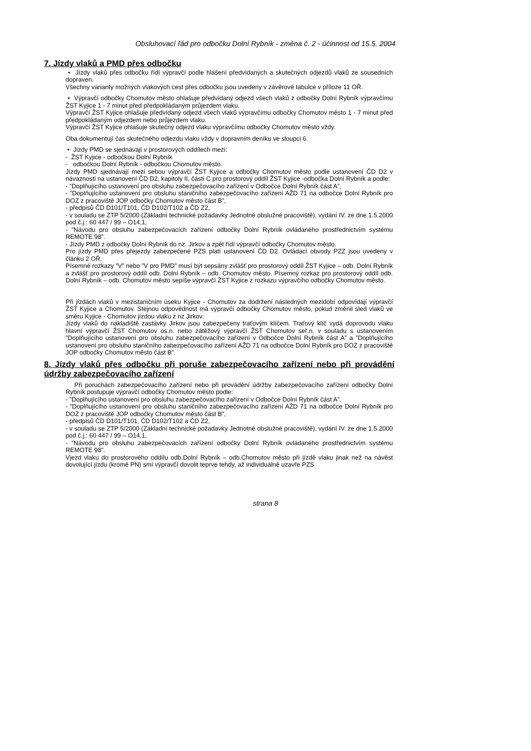Obsluhovací řád pro odbočku Dolní Rybník - změna č. 2 - účinnost od 15.5. 2004
7. Jízdy vlaků a PMD přes odbočku
• Jízdy vlaků přes odbočku řídí výpravčí podle hlášení předvídaných a skutečných odjezdů vlaků ze sousedních dopraven.
Všechny varianty možných vlakových cest přes odbočku jsou uvedeny v závěrové tabulce v příloze 11 OŘ.
• Výpravčí odbočky Chomutov město ohlašuje předvídaný odjezd všech vlaků z odbočky Dolní Rybník výpravčímu ŽST Kyjice 1 - 7 minut před předpokládaným průjezdem vlaku.
Výpravčí ŽST Kyjice ohlašuje předvídaný odjezd všech vlaků výpravčímu odbočky Chomutov město 1 - 7 minut před předpokládaným odjezdem nebo průjezdem vlaku.
Výpravčí ŽST Kyjice ohlašuje skutečný odjezd vlaku výpravčímu odbočky Chomutov město vždy.
Oba dokumentují čas skutečného odjezdu vlaku vždy v dopravním deníku ve sloupci 6.
• Jízdy PMD se sjednávají v prostorových oddílech mezi:
- ŽST Kyjice - odbočkou Dolní Rybník
- odbočkou Dolní Rybník - odbočkou Chomutov město.
Jízdy PMD sjednávají mezi sebou výpravčí ŽST Kyjice a odbočky Chomutov město podle ustanovení ČD D2 v návaznosti na ustanovení ČD D2, kapitoly II, části C pro prostorový oddíl ŽST Kyjice -odbočka Dolní Rybník a podle:
- ”Doplňujícího ustanovení pro obsluhu zabezpečovacího zařízení v Odbočce Dolní Rybník část A”,
- ”Doplňujícího ustanovení pro obsluhu staničního zabezpečovacího zařízení AŽD 71 na odbočce Dolní Rybník pro DOZ z pracoviště JOP odbočky Chomutov město část B”,
- předpisů ČD D101/T101, ČD D102/T102 a ČD Z2,
- v souladu se ZTP 5/2000 (Základní technické požadavky Jednotné obslužné pracoviště), vydání IV. ze dne 1.5.2000 pod č.j.: 60 447 / 99 – O14,1,
- ”Návodu pro obsluhu zabezpečovacích zařízení odbočky Dolní Rybník ovládaného prostřednictvím systému REMOTE 98”.
- Jízdy PMD z odbočky Dolní Rybník do nz. Jirkov a zpět řídí výpravčí odbočky Chomutov město.
Pro jízdy PMD přes přejezdy zabezpečené PZS platí ustanovení ČD D2. Ovládací obvody PZZ jsou uvedeny v článku 2 OŘ.
Písemné rozkazy ”V” nebo ”V pro PMD” musí být sepsány zvlášť pro prostorový oddíl ŽST Kyjice – odb. Dolní Rybník a zvlášť pro prostorový oddíl odb. Dolní Rybník – odb. Chomutov město. Písemný rozkaz pro prostorový oddíl odb. Dolní Rybník – odb. Chomutov město sepíše výpravčí ŽST Kyjice z rozkazu výpravčího odbočky Chomutov město.
Při jízdách vlaků v mezistaničním úseku Kyjice - Chomutov za dodržení následných mezidobí odpovídají výpravčí ŽST Kyjice a Chomutov. Stejnou odpovědnost má výpravčí odbočky Chomutov město, pokud změnil sled vlaků ve směru Kyjice - Chomutov jízdou vlaku z nz Jirkov.
Jízdy vlaků do nákladiště zastávky Jirkov jsou zabezpečeny traťovým klíčem. Traťový klíč vydá doprovodu vlaku hlavní výpravčí ŽST Chomutov os.n. nebo zátěžový výpravčí ŽST Chomutov seř.n. v souladu s ustanovením ”Doplňujícího ustanovení pro obsluhu zabezpečovacího zařízení v Odbočce Dolní Rybník část A” a ”Doplňujícího ustanovení pro obsluhu staničního zabezpečovacího zařízení AŽD 71 na odbočce Dolní Rybník pro DOZ z pracoviště JOP odbočky Chomutov město část B”.
8. Jízdy vlaků přes odbočku při poruše zabezpečovacího zařízení nebo při provádění údržby zabezpečovacího zařízení
Při poruchách zabezpečovacího zařízení nebo při provádění údržby zabezpečovacího zařízení odbočky Dolní Rybník postupuje výpravčí odbočky Chomutov město podle:
- ”Doplňujícího ustanovení pro obsluhu zabezpečovacího zařízení v Odbočce Dolní Rybník část A”,
- ”Doplňujícího ustanovení pro obsluhu staničního zabezpečovacího zařízení AŽD 71 na odbočce Dolní Rybník pro DOZ z pracoviště JOP odbočky Chomutov město část B”,
- předpisů ČD D101/T101, ČD D102/T102 a ČD Z2,
- v souladu se ZTP 5/2000 (Základní technické požadavky Jednotné obslužné pracoviště), vydání IV. ze dne 1.5.2000 pod č.j.: 60 447 / 99 – O14,1,
- ”Návodu pro obsluhu zabezpečovacích zařízení odbočky Dolní Rybník ovládaného prostřednictvím systému REMOTE 98”.
Vjezd vlaku do prostorového oddílu odb.Dolní Rybník – odb.Chomutov město při jízdě vlaku jinak než na návěst dovolující jízdu (kromě PN) smí výpravčí dovolit teprve tehdy, až individuálně uzavře PZS
strana 8